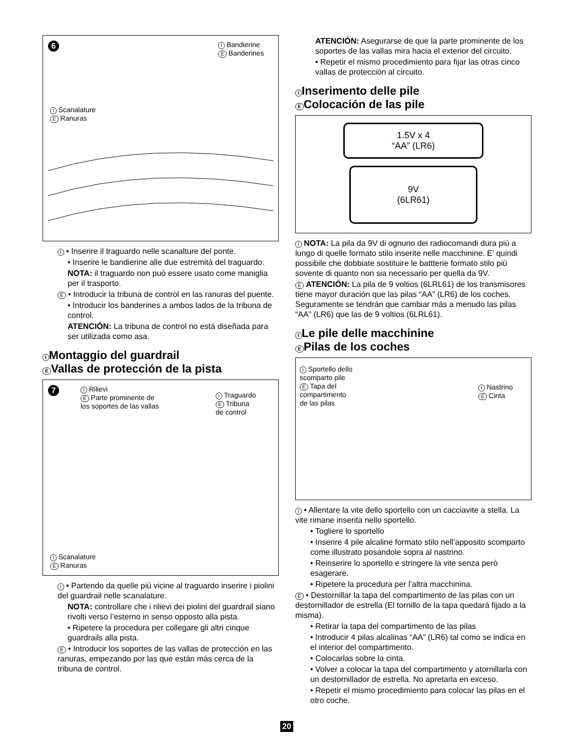6
I Bandierine
E Banderines
I Scanalature
E Ranuras
I • Inserire il traguardo nelle scanalture del ponte.
• Inserire le bandierine alle due estremità del traguardo.
NOTA: il traguardo non può essere usato come maniglia per il trasporto.
E • Introducir la tribuna de control en las ranuras del puente.
• Introducir los banderines a ambos lados de la tribuna de control.
ATENCIÓN: La tribuna de control no está diseñada para ser utilizada como asa.
I Montaggio del guardrail
E Vallas de protección de la pista
7
I Rilievi
E Parte prominente de
los soportes de las vallas
I Traguardo
E Tribuna
de control
I Scanalature
E Ranuras
I • Partendo da quelle più vicine al traguardo inserire i piolini del guardrail nelle scanalature.
NOTA: controllare che i rilievi dei piolini del guardrail siano rivolti verso l’esterno in senso opposto alla pista.
• Ripetere la procedura per collegare gli altri cinque guardrails alla pista.
E • Introducir los soportes de las vallas de protección en las ranuras, empezando por las que están más cerca de la tribuna de control.
ATENCIÓN: Asegurarse de que la parte prominente de los soportes de las vallas mira hacia el exterior del circuito.
• Repetir el mismo procedimiento para fijar las otras cinco vallas de protección al circuito.
I Inserimento delle pile
E Colocación de las pile
1.5V x 4
“AA” (LR6)
9V
(6LR61)
I NOTA: La pila da 9V di ognuno dei radiocomandi dura più a lungo di quelle formato stilo inserite nelle macchinine. E’ quindi possibile che dobbiate sostituire le battterie formato stilo più sovente di quanto non sia necessario per quella da 9V.
E ATENCIÓN: La pila de 9 voltios (6LRL61) de los transmisores tiene mayor duración que las pilas “AA” (LR6) de los coches. Seguramente se tendrán que cambiar más a menudo las pilas “AA” (LR6) que las de 9 voltios (6LRL61).
I Le pile delle macchinine
E Pilas de los coches
I Sportello dello
scomparto pile
E Tapa del
compartimento
de las pilas
I Nastrino
E Cinta
I • Allentare la vite dello sportello con un cacciavite a stella. La vite rimane inserita nello sportello.
• Togliere lo sportello
• Inserire 4 pile alcaline formato stilo nell’apposito scomparto come illustrato posandole sopra al nastrino.
• Reinserire lo sportello e stringere la vite senza però esagerare.
• Ripetere la procedura per l’altra macchinina.
E • Destornillar la tapa del compartimento de las pilas con un destornillador de estrella (El tornillo de la tapa quedará fijado a la misma).
• Retirar la tapa del compartimento de las pilas
• Introducir 4 pilas alcalinas “AA” (LR6) tal como se indica en el interior del compartimento.
• Colocarlas sobre la cinta.
• Volver a colocar la tapa del compartimento y atornillarla con un destornillador de estrella. No apretarla en exceso.
• Repetir el mismo procedimiento para colocar las pilas en el otro coche.
20